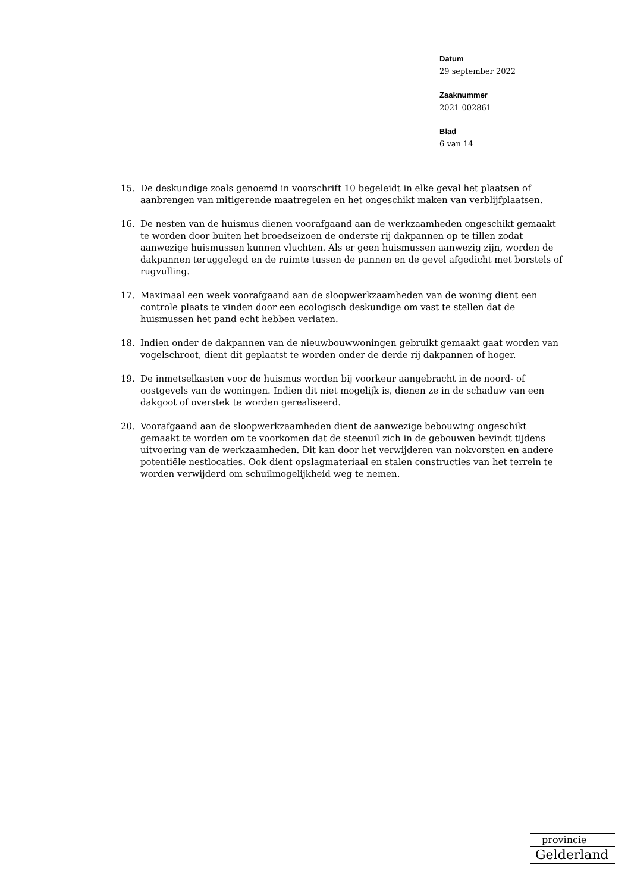Datum
29 september 2022
Zaaknummer
2021-002861
Blad
6 van 14
15. De deskundige zoals genoemd in voorschrift 10 begeleidt in elke geval het plaatsen of aanbrengen van mitigerende maatregelen en het ongeschikt maken van verblijfplaatsen.
16. De nesten van de huismus dienen voorafgaand aan de werkzaamheden ongeschikt gemaakt te worden door buiten het broedseizoen de onderste rij dakpannen op te tillen zodat aanwezige huismussen kunnen vluchten. Als er geen huismussen aanwezig zijn, worden de dakpannen teruggelegd en de ruimte tussen de pannen en de gevel afgedicht met borstels of rugvulling.
17. Maximaal een week voorafgaand aan de sloopwerkzaamheden van de woning dient een controle plaats te vinden door een ecologisch deskundige om vast te stellen dat de huismussen het pand echt hebben verlaten.
18. Indien onder de dakpannen van de nieuwbouwwoningen gebruikt gemaakt gaat worden van vogelschroot, dient dit geplaatst te worden onder de derde rij dakpannen of hoger.
19. De inmetselkasten voor de huismus worden bij voorkeur aangebracht in de noord- of oostgevels van de woningen. Indien dit niet mogelijk is, dienen ze in de schaduw van een dakgoot of overstek te worden gerealiseerd.
20. Voorafgaand aan de sloopwerkzaamheden dient de aanwezige bebouwing ongeschikt gemaakt te worden om te voorkomen dat de steenuil zich in de gebouwen bevindt tijdens uitvoering van de werkzaamheden. Dit kan door het verwijderen van nokvorsten en andere potentiële nestlocaties. Ook dient opslagmateriaal en stalen constructies van het terrein te worden verwijderd om schuilmogelijkheid weg te nemen.
provincie
Gelderland